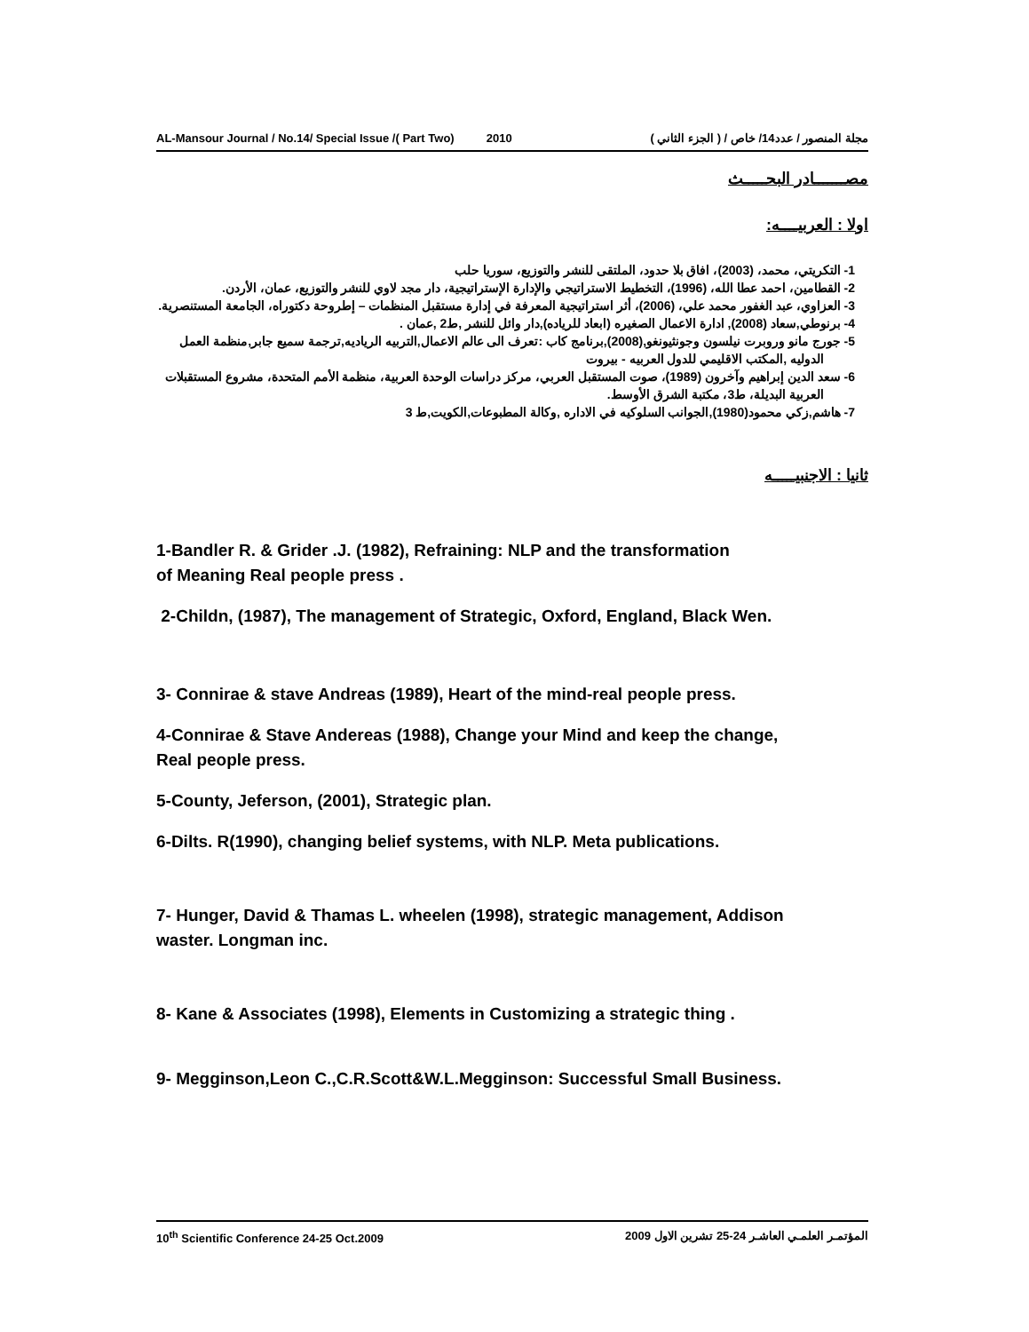AL-Mansour Journal / No.14/ Special Issue /( Part Two) 2010 مجلة المنصور / عدد14/ خاص / ( الجزء الثاني )
مصـــــــادر البحـــــث
اولا : العربيــــه:
1- التكريتي، محمد، (2003)، افاق بلا حدود، الملتقى للنشر والتوزيع، سوريا حلب
2- القطامين، احمد عطا الله، (1996)، التخطيط الاستراتيجي والإدارة الإستراتيجية، دار مجد لاوي للنشر والتوزيع، عمان، الأردن.
3- العزاوي، عبد الغفور محمد علي، (2006)، أثر استراتيجية المعرفة في إدارة مستقبل المنظمات – إطروحة دكتوراه، الجامعة المستنصرية.
4- برنوطي,سعاد (2008), ادارة الاعمال الصغيره (ابعاد للرياده),دار وائل للنشر ,ط2 ,عمان .
5- جورج مانو وروبرت نيلسون وجونثيونغو,(2008),برنامج كاب :تعرف الى عالم الاعمال,التربيه الرياديه,ترجمة سميع جابر,منظمة العمل الدوليه ,المكتب الاقليمي للدول العربيه - بيروت
6- سعد الدين إبراهيم وآخرون (1989)، صوت المستقبل العربي، مركز دراسات الوحدة العربية، منظمة الأمم المتحدة، مشروع المستقبلات العربية البديلة، ط3، مكتبة الشرق الأوسط.
7- هاشم,زكي محمود(1980),الجوانب السلوكيه في الاداره ,وكالة المطبوعات,الكويت,ط 3
ثانيا : الاجنبيـــــه
1-Bandler R. & Grider .J. (1982), Refraining: NLP and the transformation
of Meaning Real people press .
2-Childn, (1987), The management of Strategic, Oxford, England, Black Wen.
3- Connirae & stave Andreas (1989), Heart of the mind-real people press.
4-Connirae & Stave Andereas (1988), Change your Mind and keep the change,
Real people press.
5-County, Jeferson, (2001), Strategic plan.
6-Dilts. R(1990), changing belief systems, with NLP. Meta publications.
7- Hunger, David & Thamas L. wheelen (1998), strategic management, Addison
waster. Longman inc.
8- Kane & Associates (1998), Elements in Customizing a strategic thing .
9- Megginson,Leon C.,C.R.Scott&W.L.Megginson: Successful Small Business.
10<sup>th</sup> Scientific Conference 24-25 Oct.2009 المؤتمـر العلمـي العاشـر 24-25 تشرين الاول 2009